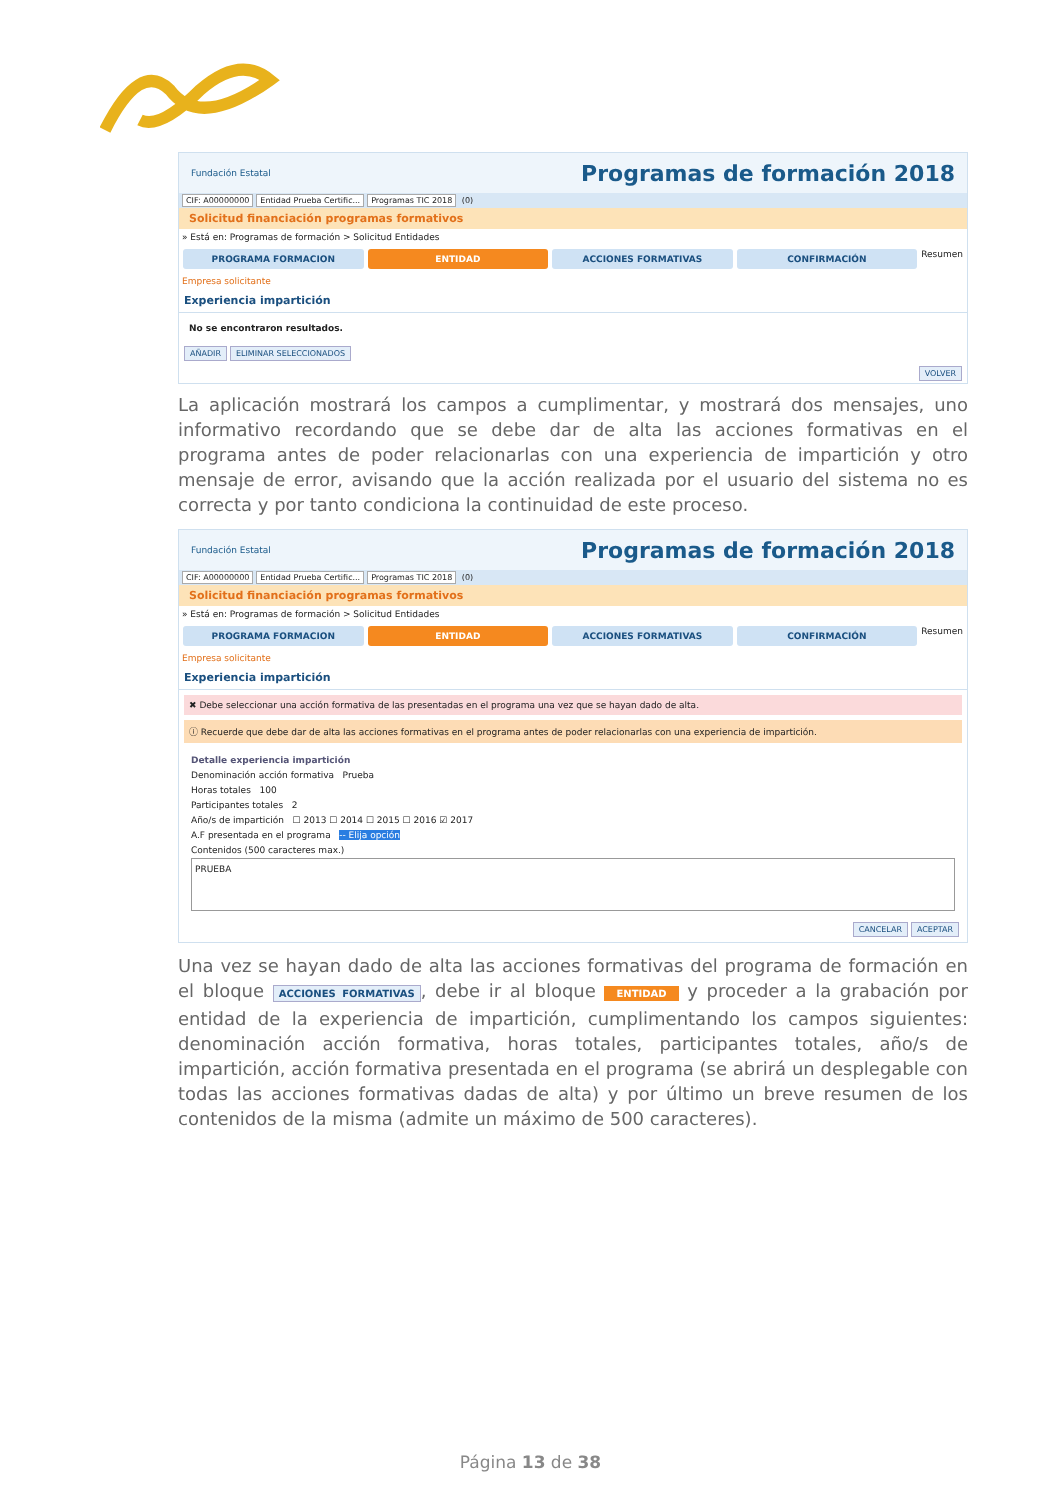Fundación Estatal Programas de formación 2018
CIF: A00000000 Entidad Prueba Certific... Programas TIC 2018 (0)
Solicitud financiación programas formativos
» Está en: Programas de formación > Solicitud Entidades
PROGRAMA FORMACION ENTIDAD ACCIONES FORMATIVAS CONFIRMACIÓN
Resumen
Empresa solicitante
Experiencia impartición
No se encontraron resultados.
AÑADIR ELIMINAR SELECCIONADOS
VOLVER
La aplicación mostrará los campos a cumplimentar, y mostrará dos mensajes, uno informativo recordando que se debe dar de alta las acciones formativas en el programa antes de poder relacionarlas con una experiencia de impartición y otro mensaje de error, avisando que la acción realizada por el usuario del sistema no es correcta y por tanto condiciona la continuidad de este proceso.
Fundación Estatal Programas de formación 2018
CIF: A00000000 Entidad Prueba Certific... Programas TIC 2018 (0)
Solicitud financiación programas formativos
» Está en: Programas de formación > Solicitud Entidades
PROGRAMA FORMACION ENTIDAD ACCIONES FORMATIVAS CONFIRMACIÓN
Resumen
Empresa solicitante
Experiencia impartición
✖ Debe seleccionar una acción formativa de las presentadas en el programa una vez que se hayan dado de alta.
ⓘ Recuerde que debe dar de alta las acciones formativas en el programa antes de poder relacionarlas con una experiencia de impartición.
Detalle experiencia impartición
Denominación acción formativa Prueba
Horas totales 100
Participantes totales 2
Año/s de impartición ☐ 2013 ☐ 2014 ☐ 2015 ☐ 2016 ☑ 2017
A.F presentada en el programa -- Elija opción
Contenidos (500 caracteres max.)
PRUEBA
CANCELAR ACEPTAR
Una vez se hayan dado de alta las acciones formativas del programa de formación en el bloque ACCIONES FORMATIVAS, debe ir al bloque ENTIDAD y proceder a la grabación por entidad de la experiencia de impartición, cumplimentando los campos siguientes: denominación acción formativa, horas totales, participantes totales, año/s de impartición, acción formativa presentada en el programa (se abrirá un desplegable con todas las acciones formativas dadas de alta) y por último un breve resumen de los contenidos de la misma (admite un máximo de 500 caracteres).
Página 13 de 38